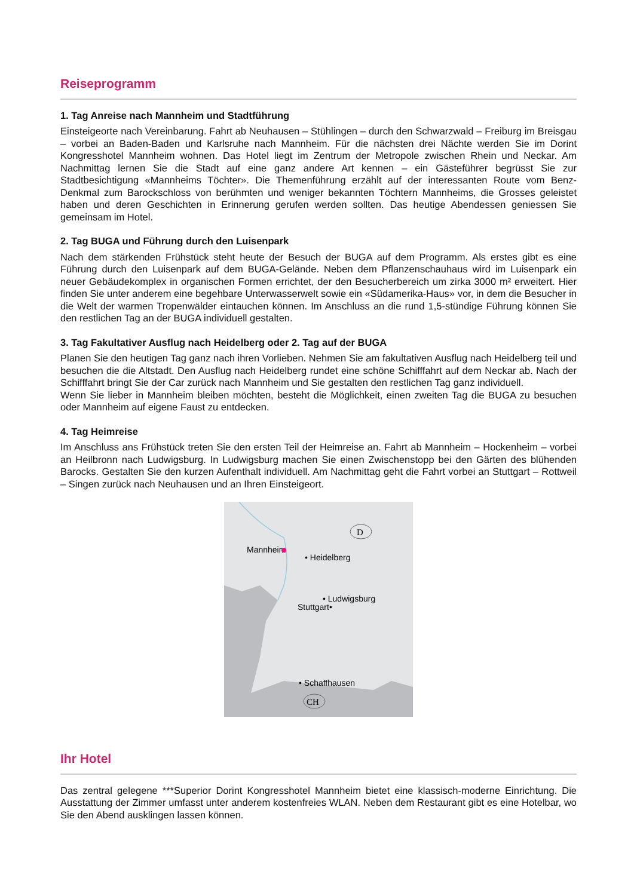Reiseprogramm
1. Tag Anreise nach Mannheim und Stadtführung
Einsteigeorte nach Vereinbarung. Fahrt ab Neuhausen – Stühlingen – durch den Schwarzwald – Freiburg im Breisgau – vorbei an Baden-Baden und Karlsruhe nach Mannheim. Für die nächsten drei Nächte werden Sie im Dorint Kongresshotel Mannheim wohnen. Das Hotel liegt im Zentrum der Metropole zwischen Rhein und Neckar. Am Nachmittag lernen Sie die Stadt auf eine ganz andere Art kennen – ein Gästeführer begrüsst Sie zur Stadtbesichtigung «Mannheims Töchter». Die Themenführung erzählt auf der interessanten Route vom Benz-Denkmal zum Barockschloss von berühmten und weniger bekannten Töchtern Mannheims, die Grosses geleistet haben und deren Geschichten in Erinnerung gerufen werden sollten. Das heutige Abendessen geniessen Sie gemeinsam im Hotel.
2. Tag BUGA und Führung durch den Luisenpark
Nach dem stärkenden Frühstück steht heute der Besuch der BUGA auf dem Programm. Als erstes gibt es eine Führung durch den Luisenpark auf dem BUGA-Gelände. Neben dem Pflanzenschauhaus wird im Luisenpark ein neuer Gebäudekomplex in organischen Formen errichtet, der den Besucherbereich um zirka 3000 m² erweitert. Hier finden Sie unter anderem eine begehbare Unterwasserwelt sowie ein «Südamerika-Haus» vor, in dem die Besucher in die Welt der warmen Tropenwälder eintauchen können. Im Anschluss an die rund 1,5-stündige Führung können Sie den restlichen Tag an der BUGA individuell gestalten.
3. Tag Fakultativer Ausflug nach Heidelberg oder 2. Tag auf der BUGA
Planen Sie den heutigen Tag ganz nach ihren Vorlieben. Nehmen Sie am fakultativen Ausflug nach Heidelberg teil und besuchen die die Altstadt. Den Ausflug nach Heidelberg rundet eine schöne Schifffahrt auf dem Neckar ab. Nach der Schifffahrt bringt Sie der Car zurück nach Mannheim und Sie gestalten den restlichen Tag ganz individuell.
Wenn Sie lieber in Mannheim bleiben möchten, besteht die Möglichkeit, einen zweiten Tag die BUGA zu besuchen oder Mannheim auf eigene Faust zu entdecken.
4. Tag Heimreise
Im Anschluss ans Frühstück treten Sie den ersten Teil der Heimreise an. Fahrt ab Mannheim – Hockenheim – vorbei an Heilbronn nach Ludwigsburg. In Ludwigsburg machen Sie einen Zwischenstopp bei den Gärten des blühenden Barocks. Gestalten Sie den kurzen Aufenthalt individuell. Am Nachmittag geht die Fahrt vorbei an Stuttgart – Rottweil – Singen zurück nach Neuhausen und an Ihren Einsteigeort.
D
Mannheim
• Heidelberg
• Ludwigsburg
Stuttgart•
• Schaffhausen
CH
Ihr Hotel
Das zentral gelegene ***Superior Dorint Kongresshotel Mannheim bietet eine klassisch-moderne Einrichtung. Die Ausstattung der Zimmer umfasst unter anderem kostenfreies WLAN. Neben dem Restaurant gibt es eine Hotelbar, wo Sie den Abend ausklingen lassen können.